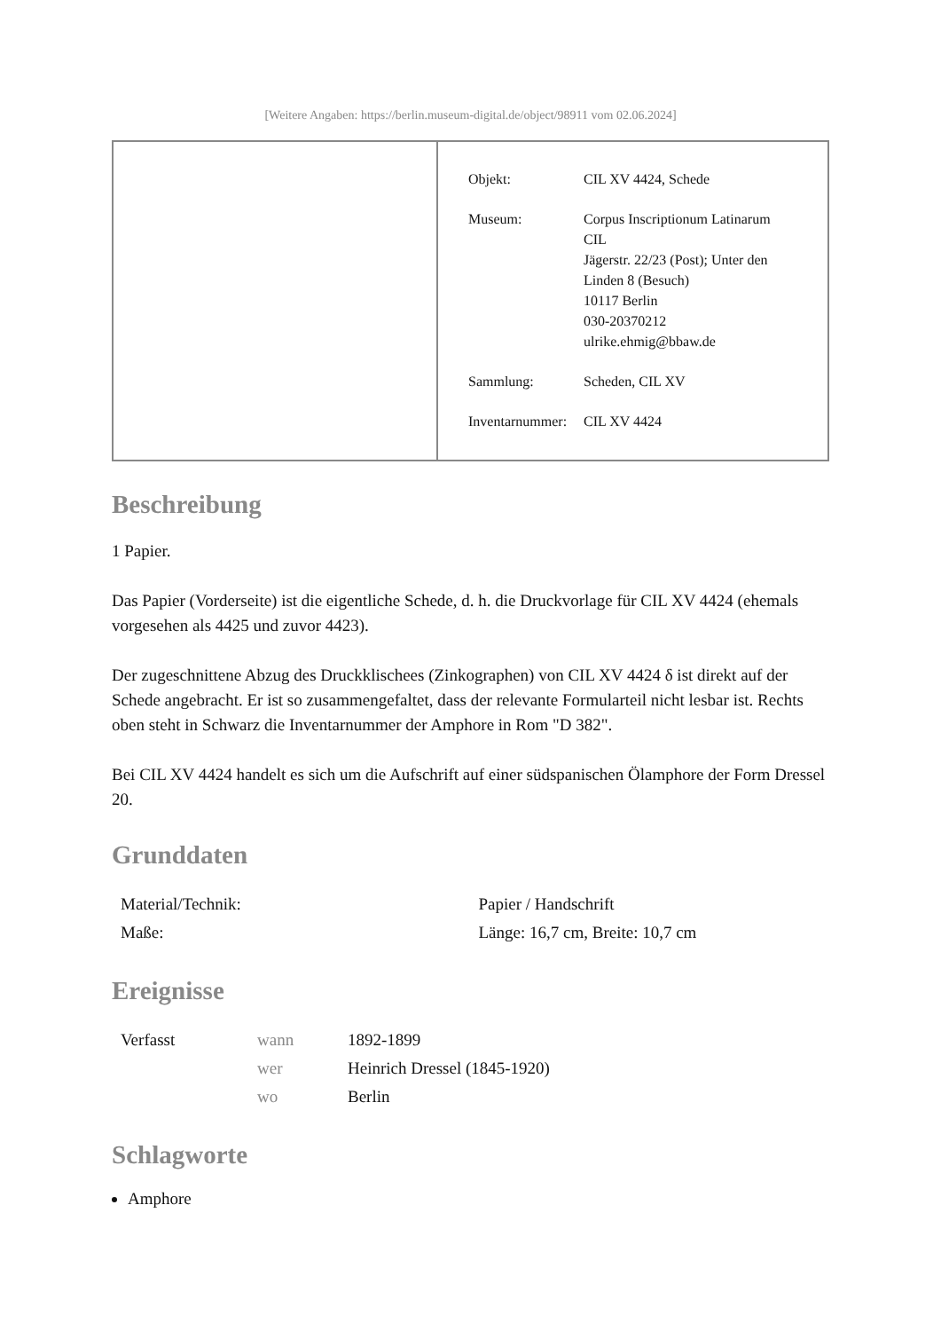[Weitere Angaben: https://berlin.museum-digital.de/object/98911 vom 02.06.2024]
| Objekt: | CIL XV 4424, Schede |
| Museum: | Corpus Inscriptionum Latinarum CIL Jägerstr. 22/23 (Post); Unter den Linden 8 (Besuch) 10117 Berlin 030-20370212 ulrike.ehmig@bbaw.de |
| Sammlung: | Scheden, CIL XV |
| Inventarnummer: | CIL XV 4424 |
Beschreibung
1 Papier.
Das Papier (Vorderseite) ist die eigentliche Schede, d. h. die Druckvorlage für CIL XV 4424 (ehemals vorgesehen als 4425 und zuvor 4423).
Der zugeschnittene Abzug des Druckklischees (Zinkographen) von CIL XV 4424 δ ist direkt auf der Schede angebracht. Er ist so zusammengefaltet, dass der relevante Formularteil nicht lesbar ist. Rechts oben steht in Schwarz die Inventarnummer der Amphore in Rom "D 382".
Bei CIL XV 4424 handelt es sich um die Aufschrift auf einer südspanischen Ölamphore der Form Dressel 20.
Grunddaten
| Material/Technik: | Papier / Handschrift |
| Maße: | Länge: 16,7 cm, Breite: 10,7 cm |
Ereignisse
| Verfasst | wann | 1892-1899 |
| | wer | Heinrich Dressel (1845-1920) |
| | wo | Berlin |
Schlagworte
Amphore